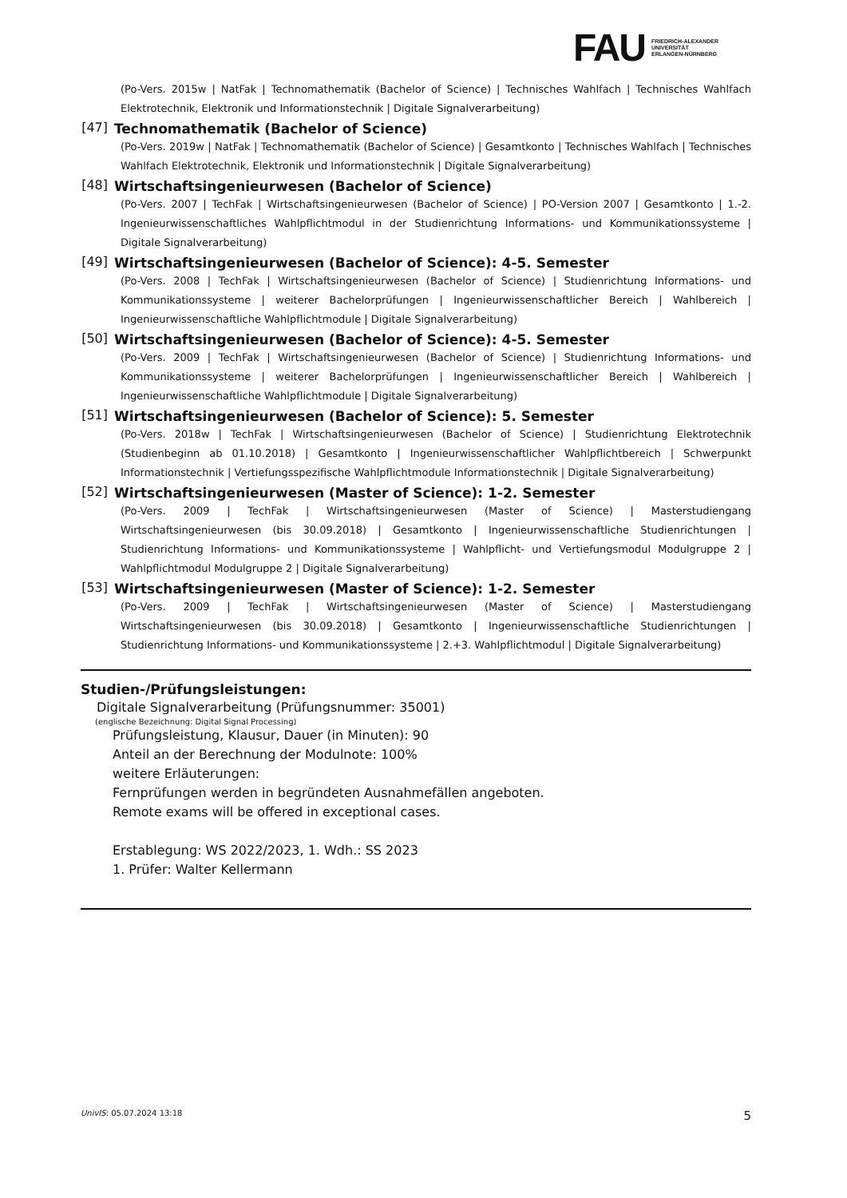FAU
FRIEDRICH-ALEXANDER
UNIVERSITÄT
ERLANGEN-NÜRNBERG
(Po-Vers. 2015w | NatFak | Technomathematik (Bachelor of Science) | Technisches Wahlfach | Technisches Wahlfach Elektrotechnik, Elektronik und Informationstechnik | Digitale Signalverarbeitung)
[47] Technomathematik (Bachelor of Science)
(Po-Vers. 2019w | NatFak | Technomathematik (Bachelor of Science) | Gesamtkonto | Technisches Wahlfach | Technisches Wahlfach Elektrotechnik, Elektronik und Informationstechnik | Digitale Signalverarbeitung)
[48] Wirtschaftsingenieurwesen (Bachelor of Science)
(Po-Vers. 2007 | TechFak | Wirtschaftsingenieurwesen (Bachelor of Science) | PO-Version 2007 | Gesamtkonto | 1.-2. Ingenieurwissenschaftliches Wahlpflichtmodul in der Studienrichtung Informations- und Kommunikationssysteme | Digitale Signalverarbeitung)
[49] Wirtschaftsingenieurwesen (Bachelor of Science): 4-5. Semester
(Po-Vers. 2008 | TechFak | Wirtschaftsingenieurwesen (Bachelor of Science) | Studienrichtung Informations- und Kommunikationssysteme | weiterer Bachelorprüfungen | Ingenieurwissenschaftlicher Bereich | Wahlbereich | Ingenieurwissenschaftliche Wahlpflichtmodule | Digitale Signalverarbeitung)
[50] Wirtschaftsingenieurwesen (Bachelor of Science): 4-5. Semester
(Po-Vers. 2009 | TechFak | Wirtschaftsingenieurwesen (Bachelor of Science) | Studienrichtung Informations- und Kommunikationssysteme | weiterer Bachelorprüfungen | Ingenieurwissenschaftlicher Bereich | Wahlbereich | Ingenieurwissenschaftliche Wahlpflichtmodule | Digitale Signalverarbeitung)
[51] Wirtschaftsingenieurwesen (Bachelor of Science): 5. Semester
(Po-Vers. 2018w | TechFak | Wirtschaftsingenieurwesen (Bachelor of Science) | Studienrichtung Elektrotechnik (Studienbeginn ab 01.10.2018) | Gesamtkonto | Ingenieurwissenschaftlicher Wahlpflichtbereich | Schwerpunkt Informationstechnik | Vertiefungsspezifische Wahlpflichtmodule Informationstechnik | Digitale Signalverarbeitung)
[52] Wirtschaftsingenieurwesen (Master of Science): 1-2. Semester
(Po-Vers. 2009 | TechFak | Wirtschaftsingenieurwesen (Master of Science) | Masterstudiengang Wirtschaftsingenieurwesen (bis 30.09.2018) | Gesamtkonto | Ingenieurwissenschaftliche Studienrichtungen | Studienrichtung Informations- und Kommunikationssysteme | Wahlpflicht- und Vertiefungsmodul Modulgruppe 2 | Wahlpflichtmodul Modulgruppe 2 | Digitale Signalverarbeitung)
[53] Wirtschaftsingenieurwesen (Master of Science): 1-2. Semester
(Po-Vers. 2009 | TechFak | Wirtschaftsingenieurwesen (Master of Science) | Masterstudiengang Wirtschaftsingenieurwesen (bis 30.09.2018) | Gesamtkonto | Ingenieurwissenschaftliche Studienrichtungen | Studienrichtung Informations- und Kommunikationssysteme | 2.+3. Wahlpflichtmodul | Digitale Signalverarbeitung)
Studien-/Prüfungsleistungen:
Digitale Signalverarbeitung (Prüfungsnummer: 35001)
(englische Bezeichnung: Digital Signal Processing)
Prüfungsleistung, Klausur, Dauer (in Minuten): 90
Anteil an der Berechnung der Modulnote: 100%
weitere Erläuterungen:
Fernprüfungen werden in begründeten Ausnahmefällen angeboten.
Remote exams will be offered in exceptional cases.
Erstablegung: WS 2022/2023, 1. Wdh.: SS 2023
1. Prüfer: Walter Kellermann
UnivIS: 05.07.2024 13:18 5